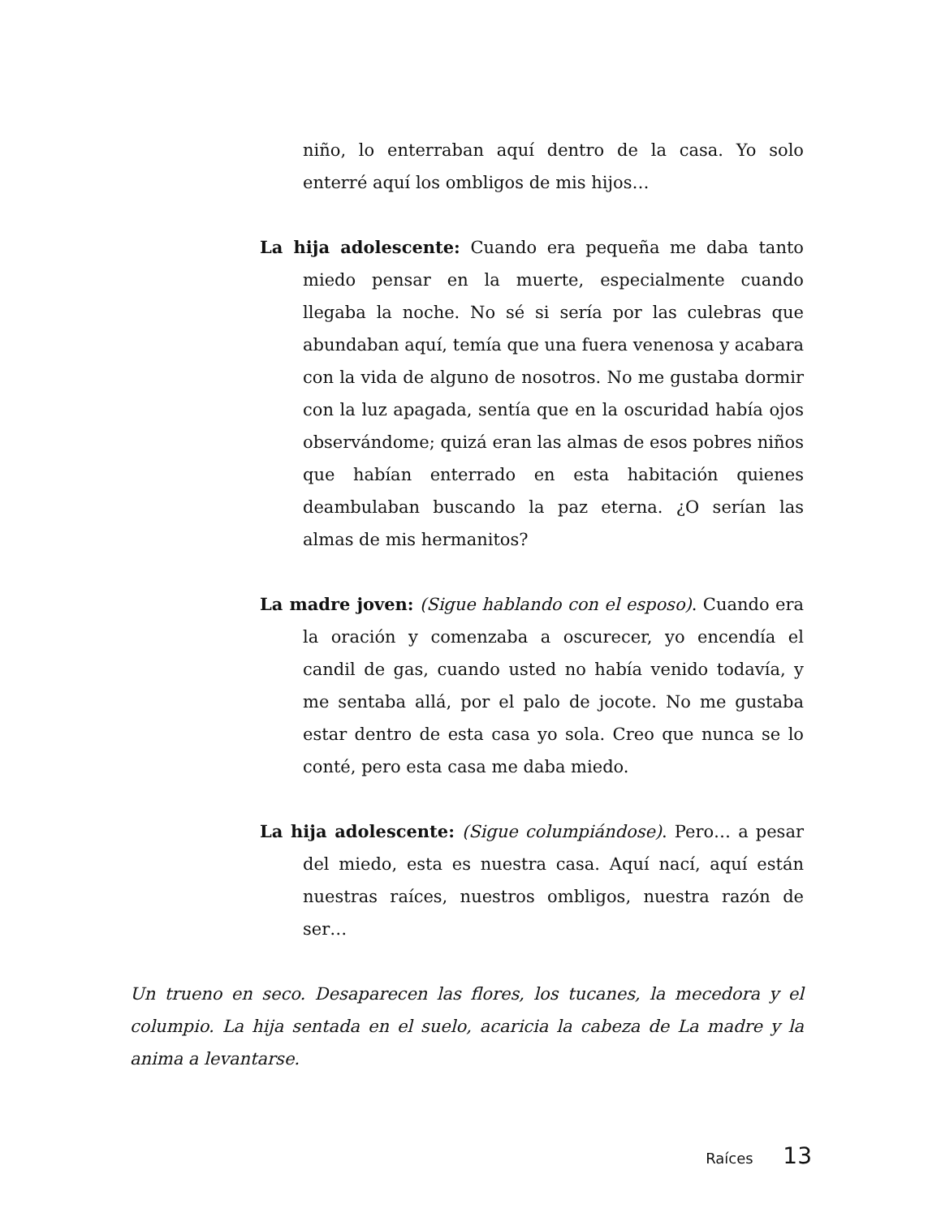niño, lo enterraban aquí dentro de la casa. Yo solo enterré aquí los ombligos de mis hijos…
La hija adolescente: Cuando era pequeña me daba tanto miedo pensar en la muerte, especialmente cuando llegaba la noche. No sé si sería por las culebras que abundaban aquí, temía que una fuera venenosa y acabara con la vida de alguno de nosotros. No me gustaba dormir con la luz apagada, sentía que en la oscuridad había ojos observándome; quizá eran las almas de esos pobres niños que habían enterrado en esta habitación quienes deambulaban buscando la paz eterna. ¿O serían las almas de mis hermanitos?
La madre joven: (Sigue hablando con el esposo). Cuando era la oración y comenzaba a oscurecer, yo encendía el candil de gas, cuando usted no había venido todavía, y me sentaba allá, por el palo de jocote. No me gustaba estar dentro de esta casa yo sola. Creo que nunca se lo conté, pero esta casa me daba miedo.
La hija adolescente: (Sigue columpiándose). Pero… a pesar del miedo, esta es nuestra casa. Aquí nací, aquí están nuestras raíces, nuestros ombligos, nuestra razón de ser…
Un trueno en seco. Desaparecen las flores, los tucanes, la mecedora y el columpio. La hija sentada en el suelo, acaricia la cabeza de La madre y la anima a levantarse.
Raíces 13